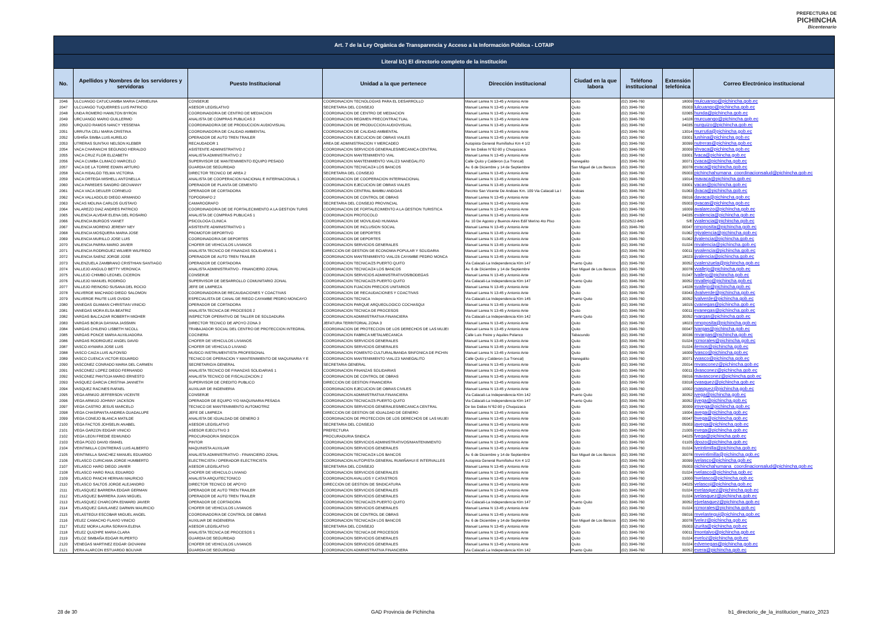PREFECTURA DE
PICHINCHA
Bicentenario
| Art. 7 de la Ley Orgánica de Transparencia y Acceso a la Información Pública - LOTAIP | | | | | | | | |
| --- | --- | --- | --- | --- | --- | --- | --- | --- |
| Literal b1) El directorio completo de la institución | | | | | | | | |
| No. | Apellidos y Nombres de los servidores y servidoras | Puesto Institucional | Unidad a la que pertenece | Dirección institucional | Ciudad en la que labora | Teléfono institucional | Extensión telefónica | Correo Electrónico institucional |
| 2046 | ULCUANGO CATUCUAMBA MARIA CARMELINA | CONSERJE | COORDINACION TECNOLOGIAS PARA EL DESARROLLO | Manuel Larrea N 13-45 y Antonio Ante | Quito | (02) 3946-760 | 18009 | mulcuango@pichincha.gob.ec |
| 2047 | ULCUANGO TUQUERRES LUIS PATRICIO | ASESOR LEGISLATIVO | SECRETARIA DEL CONSEJO | Manuel Larrea N 13-45 y Antonio Ante | Quito | (02) 3946-760 | 05003 | lulcuango@pichincha.gob.ec |
| 2048 | UNDA ROMERO HAMILTON BYRON | COORDINADOR/A DE CENTRO DE MEDIACION | COORDINACION DE CENTRO DE MEDIACION | Manuel Larrea N 13-45 y Antonio Ante | Quito | (02) 3946-760 | 02065 | hunda@pichincha.gob.ec |
| 2049 | URCUANGO MARIO GUILLERMO | ANALISTA DE COMPRAS PUBLICAS 3 | COORDINACION REGIMEN PRECONTRACTUAL | Manuel Larrea N 13-45 y Antonio Ante | Quito | (02) 3946-760 | 14028 | murcuango@pichincha.gob.ec |
| 2050 | URQUIZO RAMOS NANCY YESSENIA | COORDINADOR/A DE DE PRODUCCION AUDIOVISUAL | COORDINACION DE PRODUCCION AUDIOVISUAL | Manuel Larrea N 13-45 y Antonio Ante | Quito | (02) 3946-760 | 04035 | nurquizo@pichincha.gob.ec |
| 2051 | URRUTIA CELI MARIA CRISTINA | COORDINADOR/A DE CALIDAD AMBIENTAL | COORDINACION DE CALIDAD AMBIENTAL | Manuel Larrea N 13-45 y Antonio Ante | Quito | (02) 3946-760 | 13014 | murrutia@pichincha.gob.ec |
| 2052 | USHIÑA SIMBA LUIS AURELIO | OPERADOR DE AUTO TREN TRAILER | COORDINACION EJECUCION DE OBRAS VIALES | Manuel Larrea N 13-45 y Antonio Ante | Quito | (02) 3946-760 | 03001 | lushina@pichincha.gob.ec |
| 2053 | UTRERAS SUNTAXI NELSON KLEBER | RECAUDADOR 1 | AREA DE ADMINISTRACION Y MERCADEO | Autopista General Rumiñahui Km 4 1/2 | Quito | (02) 3946-760 | 30099 | nutreras@pichincha.gob.ec |
| 2054 | VACA CHARANCHI SEGUNDO HERALDO | ASISTENTE ADMINISTRATIVO 2 | COORDINACION SERVICIOS GENERALES/MECANICA CENTRAL | De las Dalias N°62-90 y Chuquizaca | Quito | (02) 3946-760 | 30009 | shvaca@pichincha.gob.ec |
| 2055 | VACA CRUZ FLOR ELIZABETH | ANALISTA ADMINISTRATIVO 2 | COORDINACION MANTENIMIENTO VIAL | Manuel Larrea N 13-45 y Antonio Ante | Quito | (02) 3946-760 | 03001 | fvaca@pichincha.gob.ec |
| 2056 | VACA CUMBA CLIMACO MARCELO | SUPERVISOR DE MANTENIMIENTO EQUIPO PESADO | COORDINACION MANTENIMIENTO VIAL/Z3 NANEGALITO | Calle Quito y Calderon (La Troncal) | Nanegalito | (02) 3946-760 | 30071 | cvaca@pichincha.gob.ec |
| 2057 | VACA DE LA TORRE EDWIN ARTURO | GUARDIA DE SEGURIDAD | COORDINACION TECNICA/Z4 LOS BANCOS | Av. 6 de Diciembre y 14 de Septiembre | San Miguel de Los Bancos | (02) 3946-760 | 30078 | evaca@pichincha.gob.ec |
| 2058 | VACA HIDALGO TELMA VICTORIA | DIRECTOR TECNICO DE AREA 2 | SECRETARIA DEL CONSEJO | Manuel Larrea N 13-45 y Antonio Ante | Quito | (02) 3946-760 | 05003 | pichinchahumana_coordinacionsalud@pichincha.gob.ec |
| 2059 | VACA ORTEGA MISHELL ANTONELLA | ANALISTA DE COOPERACION NACIONAL E INTERNACIONAL 1 | COORDINACION DE COOPERACION INTERNACIONAL | Manuel Larrea N 13-45 y Antonio Ante | Quito | (02) 3946-760 | 19014 | mavaca@pichincha.gob.ec |
| 2060 | VACA PAREDES SANDRO GEOVANNY | OPERADOR DE PLANTA DE CEMENTO | COORDINACION EJECUCION DE OBRAS VIALES | Manuel Larrea N 13-45 y Antonio Ante | Quito | (02) 3946-760 | 03001 | vacas@pichincha.gob.ec |
| 2061 | VACA VACA DEULER CORNELIO | OPERADOR DE CORTADORA | COORDINACION CENTRAL BAMBU ANDOAS | Recinto San Vicente De Andoas Km. 109 Via Calacali La I | Andoas | (02) 3946-760 | 01063 | dvaca@pichincha.gob.ec |
| 2062 | VACA VALLADOLID DIEGO ARMANDO | TOPOGRAFO 2 | COORDINACION DE CONTROL DE OBRAS | Manuel Larrea N 13-45 y Antonio Ante | Quito | (02) 3946-760 | 09016 | davaca@pichincha.gob.ec |
| 2063 | VACAS MOLINA CARLOS GUSTAVO | CAMAROGRAFO | SECRETARIA DEL CONSEJO PROVINCIAL | Manuel Larrea N 13-45 y Antonio Ante | Quito | (02) 3946-760 | 05003 | gvacas@pichincha.gob.ec |
| 2064 | VALAREZO DIAZ ANDRES PATRICIO | COORDINADOR/A DE DE FORTALECIMIENTO A LA GESTION TURIS | COORDINACION DE FORTALECIMIENTO A LA GESTION TURISTICA | Manuel Larrea N 13-45 y Antonio Ante | Quito | (02) 3946-760 | 16009 | avalarezo@pichincha.gob.ec |
| 2065 | VALENCIA ALVEAR ELENA DEL ROSARIO | ANALISTA DE COMPRAS PUBLICAS 1 | COORDINACION PROTOCOLO | Manuel Larrea N 13-45 y Antonio Ante | Quito | (02) 3946-760 | 04035 | evalencia@pichincha.gob.ec |
| 2066 | VALENCIA BURGOS VIANET | PSICOLOGA CLINICA | COORDINACION DE MOVILIDAD HUMANA | Av. 10 De Agosto y Buenos Aires Edif Merino 4to Piso | Quito | (02)2522-845 | S/E | vvalencia@pichincha.gob.ec |
| 2067 | VALENCIA MORENO JEREMY NEY | ASISTENTE ADMINISTRATIVO 1 | COORDINACION DE INCLUSION SOCIAL | Manuel Larrea N 13-45 y Antonio Ante | Quito | (02) 3946-760 | 00047 | nmoposita@pichincha.gob.ec |
| 2068 | VALENCIA MOSQUERA MARIA JOSE | PROMOTOR DEPORTIVO | COORDINACION DE DEPORTES | Manuel Larrea N 13-45 y Antonio Ante | Quito | (02) 3946-760 | 01062 | mjvalencia@pichincha.gob.ec |
| 2069 | VALENCIA MURILLO JOSE LUIS | COORDINADOR/A DE DEPORTES | COORDINACION DE DEPORTES | Manuel Larrea N 13-45 y Antonio Ante | Quito | (02) 3946-760 | 01062 | jlvalencia@pichincha.gob.ec |
| 2070 | VALENCIA PARRA MARIO JAVIER | CHOFER DE VEHICULOS LIVIANOS | COORDINACION SERVICIOS GENERALES | Manuel Larrea N 13-45 y Antonio Ante | Quito | (02) 3946-760 | 01024 | mvalencia@pichincha.gob.ec |
| 2071 | VALENCIA RODRIGUEZ WILMER WILFRIDO | ANALISTA TECNICO DE FINANZAS SOLIDARIAS 1 | DIRECCION DE GESTION DE ECONOMIA POPULAR Y SOLIDARIA | Manuel Larrea N 13-45 y Antonio Ante | Quito | (02) 3946-760 | 00011 | wvalencia@pichincha.gob.ec |
| 2072 | VALENCIA SAENZ JORGE JOSE | OPERADOR DE AUTO TREN TRAILER | COORDINACION MANTENIMIENTO VIAL/Z6 CAYAMBE PEDRO MONCA | Manuel Larrea N 13-45 y Antonio Ante | Quito | (02) 3946-760 | 18023 | jjvalencia@pichincha.gob.ec |
| 2073 | VALENZUELA ZAMBRANO CRISTHIAN SANTIAGO | OPERADOR DE CORTADORA | COORDINACION TECNICA/Z5 PUERTO QUITO | Via Calacali-La Independencia Klm 147 | Puerto Quito | (02) 3946-760 | 30052 | cvalenzuela@pichincha.gob.ec |
| 2074 | VALLEJO ANGULO BETTY VERONICA | ANALISTA ADMINISTRATIVO - FINANCIERO ZONAL | COORDINACION TECNICA/Z4 LOS BANCOS | Av. 6 de Diciembre y 14 de Septiembre | San Miguel de Los Bancos | (02) 3946-760 | 30078 | vvallejo@pichincha.gob.ec |
| 2075 | VALLEJO CHIMBO LEONEL CICERON | CONSERJE | COORDINACION SERVICIOS ADMINISTRATIVOS/BODEGAS | Manuel Larrea N 13-45 y Antonio Ante | Quito | (02) 3946-760 | 01047 | lvallejo@pichincha.gob.ec |
| 2076 | VALLEJO MANUEL RODRIGO | SUPERVISOR DE DESARROLLO COMUNITARIO ZONAL | COORDINACION TECNICA/Z5 PUERTO QUITO | Via Calacali-La Independencia Klm 147 | Puerto Quito | (02) 3946-760 | 30052 | mvallejo@pichincha.gob.ec |
| 2077 | VALLEJO REINOSO SUSANA DEL ROCIO | JEFE DE LIMPIEZA | COORDINACION FIJACION PRECIOS UNITARIOS | Manuel Larrea N 13-45 y Antonio Ante | Quito | (02) 3946-760 | 14028 | svallejo@pichincha.gob.ec |
| 2078 | VALVERDE MACHADO DIEGO SALOMON | COORDINADOR/A DE RECAUDACIONES Y COACTIVAS | COORDINACION DE RECAUDACIONES Y COACTIVAS | Manuel Larrea N 13-45 y Antonio Ante | Quito | (02) 3946-760 | 03043 | dvalverde@pichincha.gob.ec |
| 2079 | VALVERDE PAUTE LUIS OVIDIO | ESPECIALISTA DE CANAL DE RIEGO CAYAMBE PEDRO MONCAYO | COORDINACION TECNICA | Via Calacali-La Independencia Klm 145 | Puerto Quito | (02) 3946-760 | 30052 | lvalverde@pichincha.gob.ec |
| 2080 | VANEGAS GUAMAN CHRISTIAN VINICIO | OPERADOR DE CORTADORA | COORDINACION PARQUE ARQUEOLOGICO COCHASQUI | Manuel Larrea N 13-45 y Antonio Ante | Quito | (02) 3946-760 | 16015 | cvanegas@pichincha.gob.ec |
| 2081 | VANEGAS MORA ELSA BEATRIZ | ANALISTA TECNICA DE PROCESOS 2 | COORDINACION TECNICA DE PROCESOS | Manuel Larrea N 13-45 y Antonio Ante | Quito | (02) 3946-760 | 00011 | evanegas@pichincha.gob.ec |
| 2082 | VARGAS BALCAZAR ROBERTH MIGHER | INSPECTOR OPERATIVO DE TALLER DE SOLDADURA | COORDINACION ADMINISTRATIVA FINANCIERA | Via Calacali-La Independencia Klm 142 | Puerto Quito | (02) 3946-760 | 30052 | rvargas@pichincha.gob.ec |
| 2083 | VARGAS BORJA DAYANA JASSMIN | DIRECTOR TECNICO DE APOYO ZONA 3 | JEFATURA TERRITORIAL ZONA 3 | Manuel Larrea N 13-45 y Antonio Ante | Quito | (02) 3946-760 | 18023 | nmoposita@pichincha.gob.ec |
| 2084 | VARGAS CHILENO LISBETH NICOLL | TRABAJADOR SOCIAL DEL CENTRO DE PROTECCION INTEGRAL | COORDINACION DE PROTECCION DE LOS DERECHOS DE LAS MUJEI | Manuel Larrea N 13-45 y Antonio Ante | Quito | (02) 3946-760 | 00047 | lvargas@pichincha.gob.ec |
| 2085 | VARGAS PONCE MARIA AUXILIADORA | COCINERA | COORDINACION FABRICA METALMECANICA | Calle Luis Freire y Aquiles Polanco | Tabacundo | (02) 3946-760 | 30036 | mvargas@pichincha.gob.ec |
| 2086 | VARGAS RODRIGUEZ ANGEL DAVID | CHOFER DE VEHICULOS LIVIANOS | COORDINACION SERVICIOS GENERALES | Manuel Larrea N 13-45 y Antonio Ante | Quito | (02) 3946-760 | 01024 | rcmorales@pichincha.gob.ec |
| 2087 | VASCO AYMARA JOSE LUIS | CHOFER DE VEHICULO LIVIANO | COORDINACION SERVICIOS GENERALES | Manuel Larrea N 13-45 y Antonio Ante | Quito | (02) 3946-760 | 01024 | jlemos@pichincha.gob.ec |
| 2088 | VASCO CAIZA LUIS ALFONSO | MUSICO INSTRUMENTISTA PROFESIONAL | COORDINACION FOMENTO CULTURAL/BANDA SINFONICA DE PICHIN | Manuel Larrea N 13-45 y Antonio Ante | Quito | (02) 3946-760 | 16009 | lvasco@pichincha.gob.ec |
| 2089 | VASCO CUENCA VICTOR EDUARDO | TECNICO DE OPERACION Y MANTENIMIENTO DE MAQUINARIA Y E | COORDINACION MANTENIMIENTO VIAL/Z3 NANEGALITO | Calle Quito y Calderon (La Troncal) | Nanegalito | (02) 3946-760 | 30071 | vvasco@pichincha.gob.ec |
| 2090 | VASCONEZ CONRADO MARIA DEL CARMEN | SECRETARIO/A GENERAL | SECRETARIA GENERAL | Manuel Larrea N 13-45 y Antonio Ante | Quito | (02) 3946-760 | 20014 | mvasconez@pichincha.gob.ec |
| 2091 | VASCONEZ LOPEZ DIEGO FERNANDO | ANALISTA TECNICO DE FINANZAS SOLIDARIAS 1 | COORDINACION FINANZAS SOLIDARIAS | Manuel Larrea N 13-45 y Antonio Ante | Quito | (02) 3946-760 | 00011 | dvasconez@pichincha.gob.ec |
| 2092 | VASCONEZ PANTOJA MARIO ERNESTO | ANALISTA TECNICO DE FISCALIZACION 2 | COORDINACION DE CONTROL DE OBRAS | Manuel Larrea N 13-45 y Antonio Ante | Quito | (02) 3946-760 | 09016 | mavasconez@pichincha.gob.ec |
| 2093 | VASQUEZ GARCIA CRISTINA JANNETH | SUPERVISOR DE CREDITO PUBLICO | DIRECCION DE GESTION FINANCIERA | Manuel Larrea N 13-45 y Antonio Ante | Quito | (02) 3946-760 | 03018 | cvasquez@pichincha.gob.ec |
| 2094 | VASQUEZ RACINES RAFAEL | AUXILIAR DE INGENIERIA | COORDINACION EJECUCION DE OBRAS CIVILES | Manuel Larrea N 13-45 y Antonio Ante | Quito | (02) 3946-760 | 10002 | rvasquez@pichincha.gob.ec |
| 2095 | VEGA ARMIJO JEFFERSON VICENTE | CONSERJE | COORDINACION ADMINISTRATIVA FINANCIERA | Via Calacali-La Independencia Klm 142 | Puerto Quito | (02) 3946-760 | 30052 | jvega@pichincha.gob.ec |
| 2096 | VEGA ARMIJO JOHNNY JACKSON | OPERADOR DE EQUIPO Y/O MAQUINARIA PESADA | COORDINACION TECNICA/Z5 PUERTO QUITO | Via Calacali-La Independencia Klm 147 | Puerto Quito | (02) 3946-760 | 30052 | jjvega@pichincha.gob.ec |
| 2097 | VEGA CASTRO JESUS MARCELO | TECNICO DE MANTENIMIENTO AUTOMOTRIZ | COORDINACION SERVICIOS GENERALES/MECANICA CENTRAL | De las Dalias N°62-90 y Chuquizaca | Quito | (02) 3946-760 | 30009 | jmvega@pichincha.gob.ec |
| 2098 | VEGA CHASIPANTA ANDREA GUADALUPE | JEFE DE LIMPIEZA | DIRECCION DE GESTION DE IGUALDAD DE GENERO | Manuel Larrea N 13-45 y Antonio Ante | Quito | (02) 3946-760 | 19004 | avega@pichincha.gob.ec |
| 2099 | VEGA CONEJO BLANCA MATILDE | ANALISTA DE IGUALDAD DE GENERO 3 | COORDINACION DE PROTECCION DE LOS DERECHOS DE LAS MUJEI | Manuel Larrea N 13-45 y Antonio Ante | Quito | (02) 3946-760 | 00047 | bvega@pichincha.gob.ec |
| 2100 | VEGA FACTOS JOHSELIN ANABEL | ASESOR LEGISLATIVO | SECRETARIA DEL CONSEJO | Manuel Larrea N 13-45 y Antonio Ante | Quito | (02) 3946-760 | 05003 | javega@pichincha.gob.ec |
| 2101 | VEGA GARZON EDGAR VINICIO | ASESOR EJECUTIVO 3 | PREFECTURA | Manuel Larrea N 13-45 y Antonio Ante | Quito | (02) 3946-760 | 21005 | evega@pichincha.gob.ec |
| 2102 | VEGA LEON FREDIE EDMUNDO | PROCURADOR/A SINDICO/A | PROCURADURIA SINDICA | Manuel Larrea N 13-45 y Antonio Ante | Quito | (02) 3946-760 | 04025 | fvega@pichincha.gob.ec |
| 2103 | VEGA POZO DAVID ISMAEL | PINTOR | COORDINACION SERVICIOS ADMINISTRATIVOS/MANTENIMIENTO | Manuel Larrea N 13-45 y Antonio Ante | Quito | (02) 3946-760 | 01105 | dpozo@pichincha.gob.ec |
| 2104 | VEINTIMILLA CONTRERAS LUIS ALBERTO | MAQUINISTA AUXILIAR | COORDINACION SERVICIOS GENERALES | Manuel Larrea N 13-45 y Antonio Ante | Quito | (02) 3946-760 | 01024 | lveintimilla@pichincha.gob.ec |
| 2105 | VEINTIMILLA SANCHEZ MANUEL EDUARDO | ANALISTA ADMINISTRATIVO - FINANCIERO ZONAL | COORDINACION TECNICA/Z4 LOS BANCOS | Av. 6 de Diciembre y 14 de Septiembre | San Miguel de Los Bancos | (02) 3946-760 | 30078 | mveintimilla@pichincha.gob.ec |
| 2106 | VELASCO CURICAMA JORGE HUMBERTO | ELECTRICISTA / OPERADOR ELECTRICISTA | COORDINACION AUTOPISTA GENERAL RUMIÑAHUI E INTERVALLES | Autopista General Rumiñahui Km 4 1/2 | Quito | (02) 3946-760 | 30099 | jvelasco@pichincha.gob.ec |
| 2107 | VELASCO HARO DIEGO JAVIER | ASESOR LEGISLATIVO | SECRETARIA DEL CONSEJO | Manuel Larrea N 13-45 y Antonio Ante | Quito | (02) 3946-760 | 05003 | pichinchahumana_coordinacionsalud@pichincha.gob.ec |
| 2108 | VELASCO HARO RAUL EDUARDO | CHOFER DE VEHICULO LIVIANO | COORDINACION SERVICIOS GENERALES | Manuel Larrea N 13-45 y Antonio Ante | Quito | (02) 3946-760 | 01024 | rvelasco@pichincha.gob.ec |
| 2109 | VELASCO PANCHI HERNAN MAURICIO | ANALISTA ARQUITECTONICO | COORDINACION AVALUOS Y CATASTROS | Manuel Larrea N 13-45 y Antonio Ante | Quito | (02) 3946-760 | 13000 | hvelasco@pichincha.gob.ec |
| 2110 | VELASCO SALTOS JORGE ALEJANDRO | DIRECTOR TECNICO DE APOYO | DIRECCION DE GESTION DE SINDICATURA | Manuel Larrea N 13-45 y Antonio Ante | Quito | (02) 3946-760 | 04025 | velascoj@pichincha.gob.ec |
| 2111 | VELASQUEZ BARRERA EDGAR GERMAN | OPERADOR DE AUTO TREN TRAILER | COORDINACION SERVICIOS GENERALES | Manuel Larrea N 13-45 y Antonio Ante | Quito | (02) 3946-760 | 01024 | evelasquez@pichincha.gob.ec |
| 2112 | VELASQUEZ BARRERA JUAN MIGUEL | OPERADOR DE AUTO TREN TRAILER | COORDINACION SERVICIOS GENERALES | Manuel Larrea N 13-45 y Antonio Ante | Quito | (02) 3946-760 | 01024 | jvelasquez@pichincha.gob.ec |
| 2113 | VELASQUEZ CHARCOPA EDWARD JAVIER | OPERADOR DE CORTADORA | COORDINACION TECNICA/Z5 PUERTO QUITO | Via Calacali-La Independencia Klm 147 | Puerto Quito | (02) 3946-760 | 30052 | ejvelasquez@pichincha.gob.ec |
| 2114 | VELASQUEZ GAVILANEZ DARWIN MAURICIO | CHOFER DE VEHICULOS LIVIANOS | COORDINACION SERVICIOS GENERALES | Manuel Larrea N 13-45 y Antonio Ante | Quito | (02) 3946-760 | 01024 | rcmorales@pichincha.gob.ec |
| 2115 | VELASTEGUI ESCOBAR MIGUEL ANGEL | COORDINADOR/A DE CONTROL DE OBRAS | COORDINACION DE CONTROL DE OBRAS | Manuel Larrea N 13-45 y Antonio Ante | Quito | (02) 3946-760 | 09016 | mvelastegui@pichincha.gob.ec |
| 2116 | VELEZ CAMACHO FLAVIO VINICIO | AUXILIAR DE INGENIERIA | COORDINACION TECNICA/Z4 LOS BANCOS | Av. 6 de Diciembre y 14 de Septiembre | San Miguel de Los Bancos | (02) 3946-760 | 30078 | fvelez@pichincha.gob.ec |
| 2117 | VELEZ MORA LAURA SORAYA ELENA | ASESOR LEGISLATIVO | SECRETARIA DEL CONSEJO | Manuel Larrea N 13-45 y Antonio Ante | Quito | (02) 3946-760 | 05003 | jzurita@pichincha.gob.ec |
| 2118 | VELEZ QUIZHPE MARIA CLARA | ANALISTA TECNICA DE PROCESOS 1 | COORDINACION TECNICA DE PROCESOS | Manuel Larrea N 13-45 y Antonio Ante | Quito | (02) 3946-760 | 00011 | lmontalvo@pichincha.gob.ec |
| 2119 | VELOZ SIMBAÑA EDGAR RUPERTO | GUARDIA DE SEGURIDAD | COORDINACION SERVICIOS GENERALES | Manuel Larrea N 13-45 y Antonio Ante | Quito | (02) 3946-760 | 01024 | eveloz@pichincha.gob.ec |
| 2120 | VENEGAS MARTINEZ EDGAR GIOVANNI | CHOFER DE VEHICULOS LIVIANOS | COORDINACION SERVICIOS GENERALES | Manuel Larrea N 13-45 y Antonio Ante | Quito | (02) 3946-760 | 01024 | edvenegas@pichincha.gob.ec |
| 2121 | VERA ALARCON ESTUARDO BOLIVAR | GUARDIA DE SEGURIDAD | COORDINACION ADMINISTRATIVA FINANCIERA | Via Calacali-La Independencia Klm 142 | Puerto Quito | (02) 3946-760 | 30052 | evera@pichincha.gob.ec |
28 de 30 GAD Provincia de Pichincha b1_directorio_de_la_institucion_marzo_2023